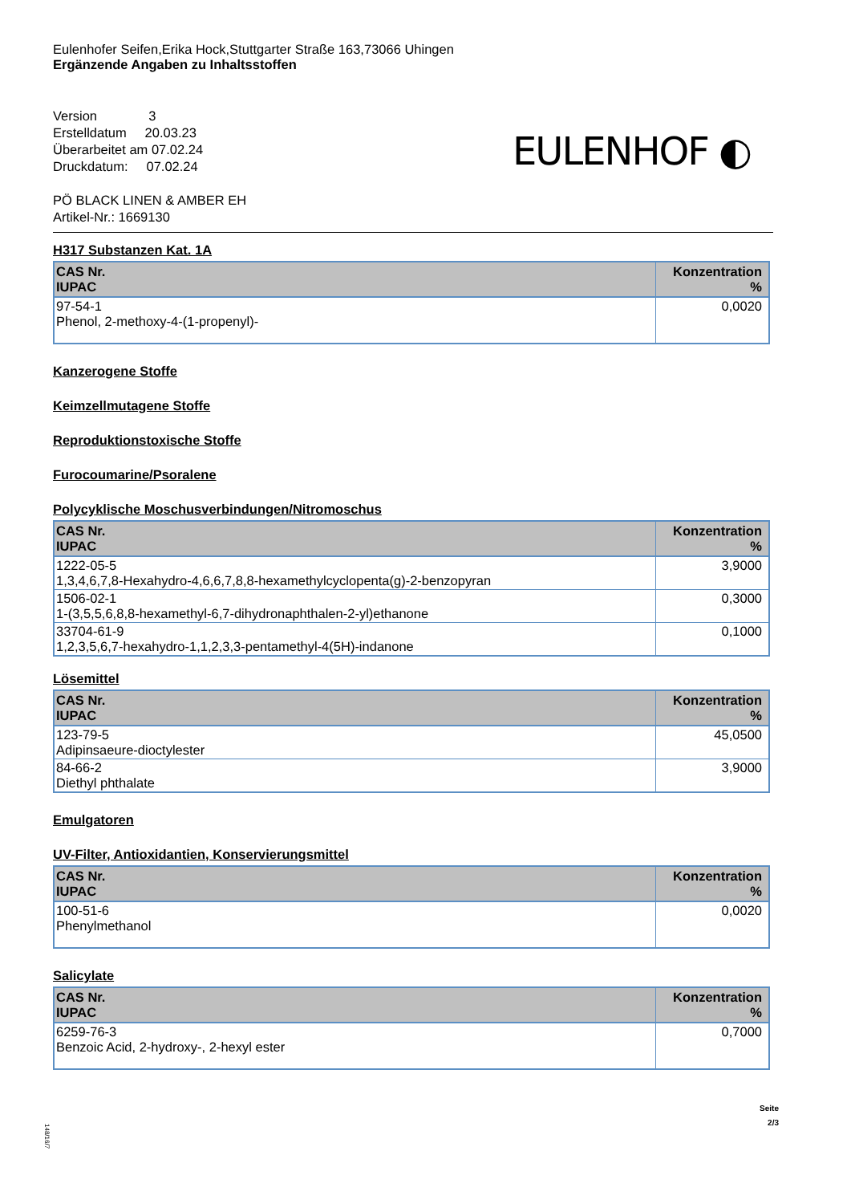Eulenhofer Seifen,Erika Hock,Stuttgarter Straße 163,73066 Uhingen
Ergänzende Angaben zu Inhaltsstoffen
Version 3
Erstelldatum 20.03.23
Überarbeitet am 07.02.24
Druckdatum: 07.02.24
PÖ BLACK LINEN & AMBER EH
Artikel-Nr.: 1669130
EULENHOF ◐
H317 Substanzen Kat. 1A
| CAS Nr. IUPAC | Konzentration % |
| --- | --- |
| 97-54-1 Phenol, 2-methoxy-4-(1-propenyl)- | 0,0020 |
Kanzerogene Stoffe
Keimzellmutagene Stoffe
Reproduktionstoxische Stoffe
Furocoumarine/Psoralene
Polycyklische Moschusverbindungen/Nitromoschus
| CAS Nr. IUPAC | Konzentration % |
| --- | --- |
| 1222-05-5 1,3,4,6,7,8-Hexahydro-4,6,6,7,8,8-hexamethylcyclopenta(g)-2-benzopyran | 3,9000 |
| 1506-02-1 1-(3,5,5,6,8,8-hexamethyl-6,7-dihydronaphthalen-2-yl)ethanone | 0,3000 |
| 33704-61-9 1,2,3,5,6,7-hexahydro-1,1,2,3,3-pentamethyl-4(5H)-indanone | 0,1000 |
Lösemittel
| CAS Nr. IUPAC | Konzentration % |
| --- | --- |
| 123-79-5 Adipinsaeure-dioctylester | 45,0500 |
| 84-66-2 Diethyl phthalate | 3,9000 |
Emulgatoren
UV-Filter, Antioxidantien, Konservierungsmittel
| CAS Nr. IUPAC | Konzentration % |
| --- | --- |
| 100-51-6 Phenylmethanol | 0,0020 |
Salicylate
| CAS Nr. IUPAC | Konzentration % |
| --- | --- |
| 6259-76-3 Benzoic Acid, 2-hydroxy-, 2-hexyl ester | 0,7000 |
Seite
2/3
148/16/7